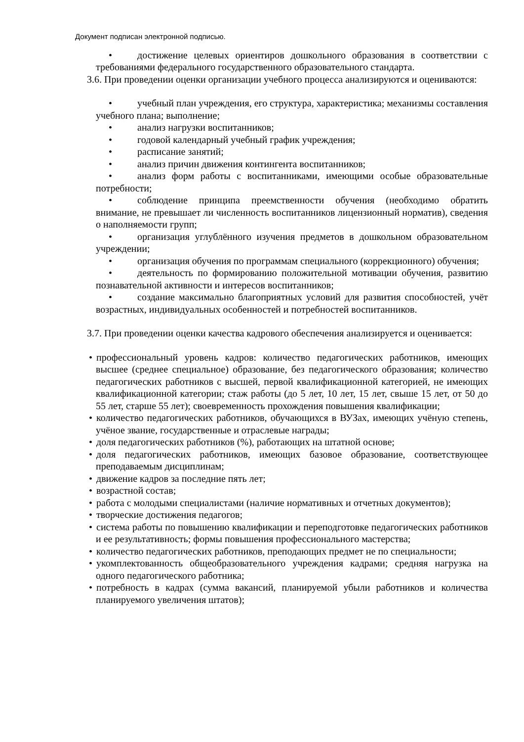Документ подписан электронной подписью.
• достижение целевых ориентиров дошкольного образования в соответствии с требованиями федерального государственного образовательного стандарта.
3.6. При проведении оценки организации учебного процесса анализируются и оцениваются:
• учебный план учреждения, его структура, характеристика; механизмы составления учебного плана; выполнение;
• анализ нагрузки воспитанников;
• годовой календарный учебный график учреждения;
• расписание занятий;
• анализ причин движения контингента воспитанников;
• анализ форм работы с воспитанниками, имеющими особые образовательные потребности;
• соблюдение принципа преемственности обучения (необходимо обратить внимание, не превышает ли численность воспитанников лицензионный норматив), сведения о наполняемости групп;
• организация углублённого изучения предметов в дошкольном образовательном учреждении;
• организация обучения по программам специального (коррекционного) обучения;
• деятельность по формированию положительной мотивации обучения, развитию познавательной активности и интересов воспитанников;
• создание максимально благоприятных условий для развития способностей, учёт возрастных, индивидуальных особенностей и потребностей воспитанников.
3.7. При проведении оценки качества кадрового обеспечения анализируется и оценивается:
• профессиональный уровень кадров: количество педагогических работников, имеющих высшее (среднее специальное) образование, без педагогического образования; количество педагогических работников с высшей, первой квалификационной категорией, не имеющих квалификационной категории; стаж работы (до 5 лет, 10 лет, 15 лет, свыше 15 лет, от 50 до 55 лет, старше 55 лет); своевременность прохождения повышения квалификации;
• количество педагогических работников, обучающихся в ВУЗах, имеющих учёную степень, учёное звание, государственные и отраслевые награды;
• доля педагогических работников (%), работающих на штатной основе;
• доля педагогических работников, имеющих базовое образование, соответствующее преподаваемым дисциплинам;
• движение кадров за последние пять лет;
• возрастной состав;
• работа с молодыми специалистами (наличие нормативных и отчетных документов);
• творческие достижения педагогов;
• система работы по повышению квалификации и переподготовке педагогических работников и ее результативность; формы повышения профессионального мастерства;
• количество педагогических работников, преподающих предмет не по специальности;
• укомплектованность общеобразовательного учреждения кадрами; средняя нагрузка на одного педагогического работника;
• потребность в кадрах (сумма вакансий, планируемой убыли работников и количества планируемого увеличения штатов);